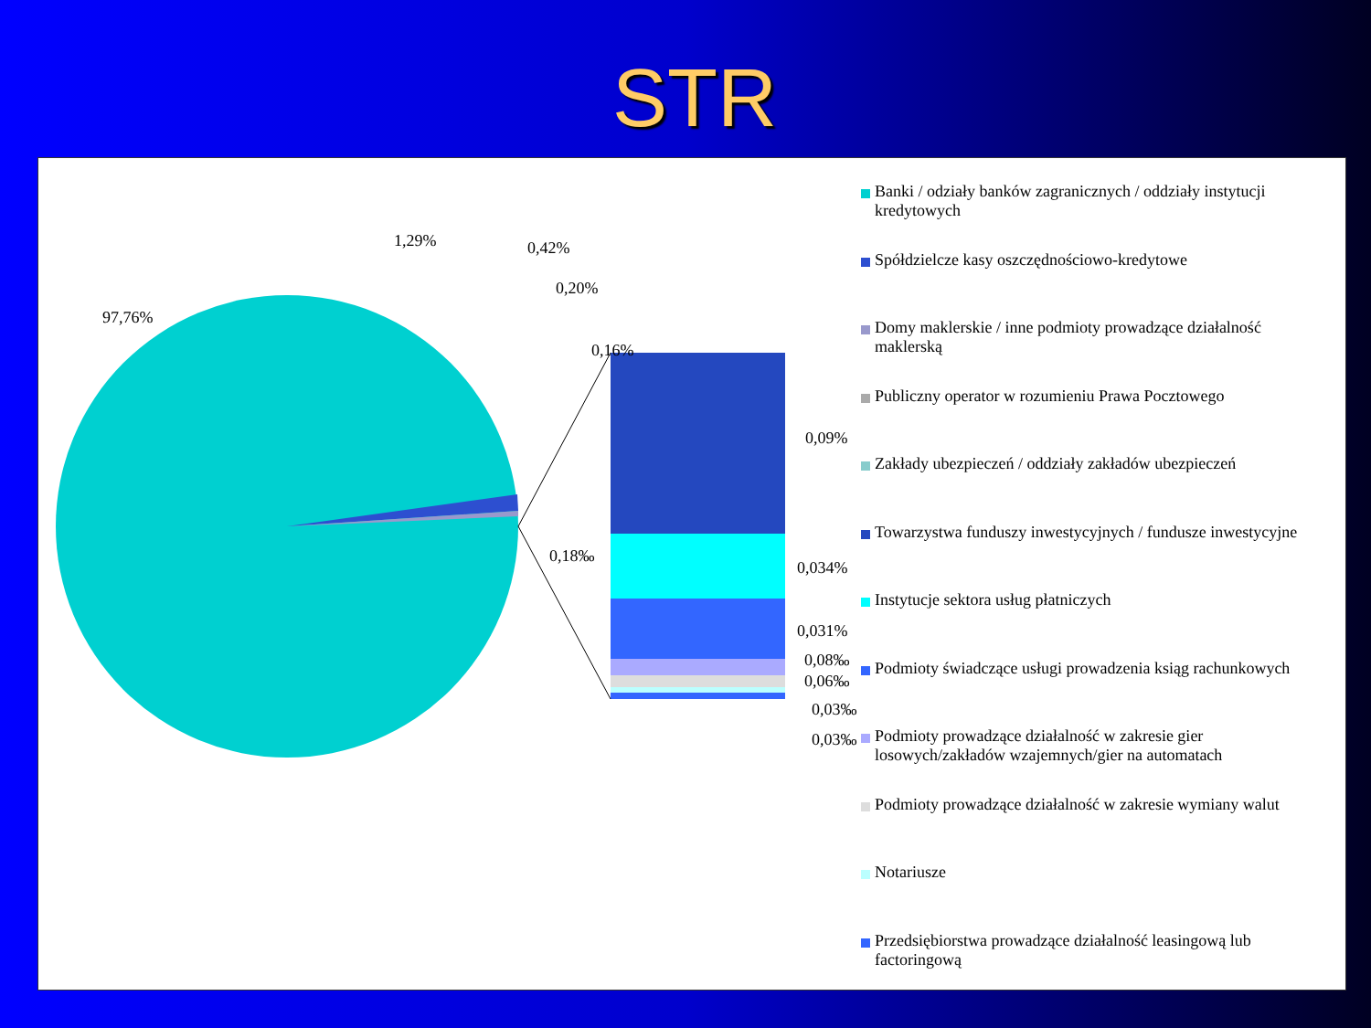STR
97,76%
1,29% 0,42%
0,20%
0,16%
0,18‰
0,09%
0,034%
0,031%
0,08‰
0,06‰
0,03‰
0,03‰
Banki / odziały banków zagranicznych / oddziały instytucji kredytowych
Spółdzielcze kasy oszczędnościowo-kredytowe
Domy maklerskie / inne podmioty prowadzące działalność maklerską
Publiczny operator w rozumieniu Prawa Pocztowego
Zakłady ubezpieczeń / oddziały zakładów ubezpieczeń
Towarzystwa funduszy inwestycyjnych / fundusze inwestycyjne
Instytucje sektora usług płatniczych
Podmioty świadczące usługi prowadzenia ksiąg rachunkowych
Podmioty prowadzące działalność w zakresie gier losowych/zakładów wzajemnych/gier na automatach
Podmioty prowadzące działalność w zakresie wymiany walut
Notariusze
Przedsiębiorstwa prowadzące działalność leasingową lub factoringową